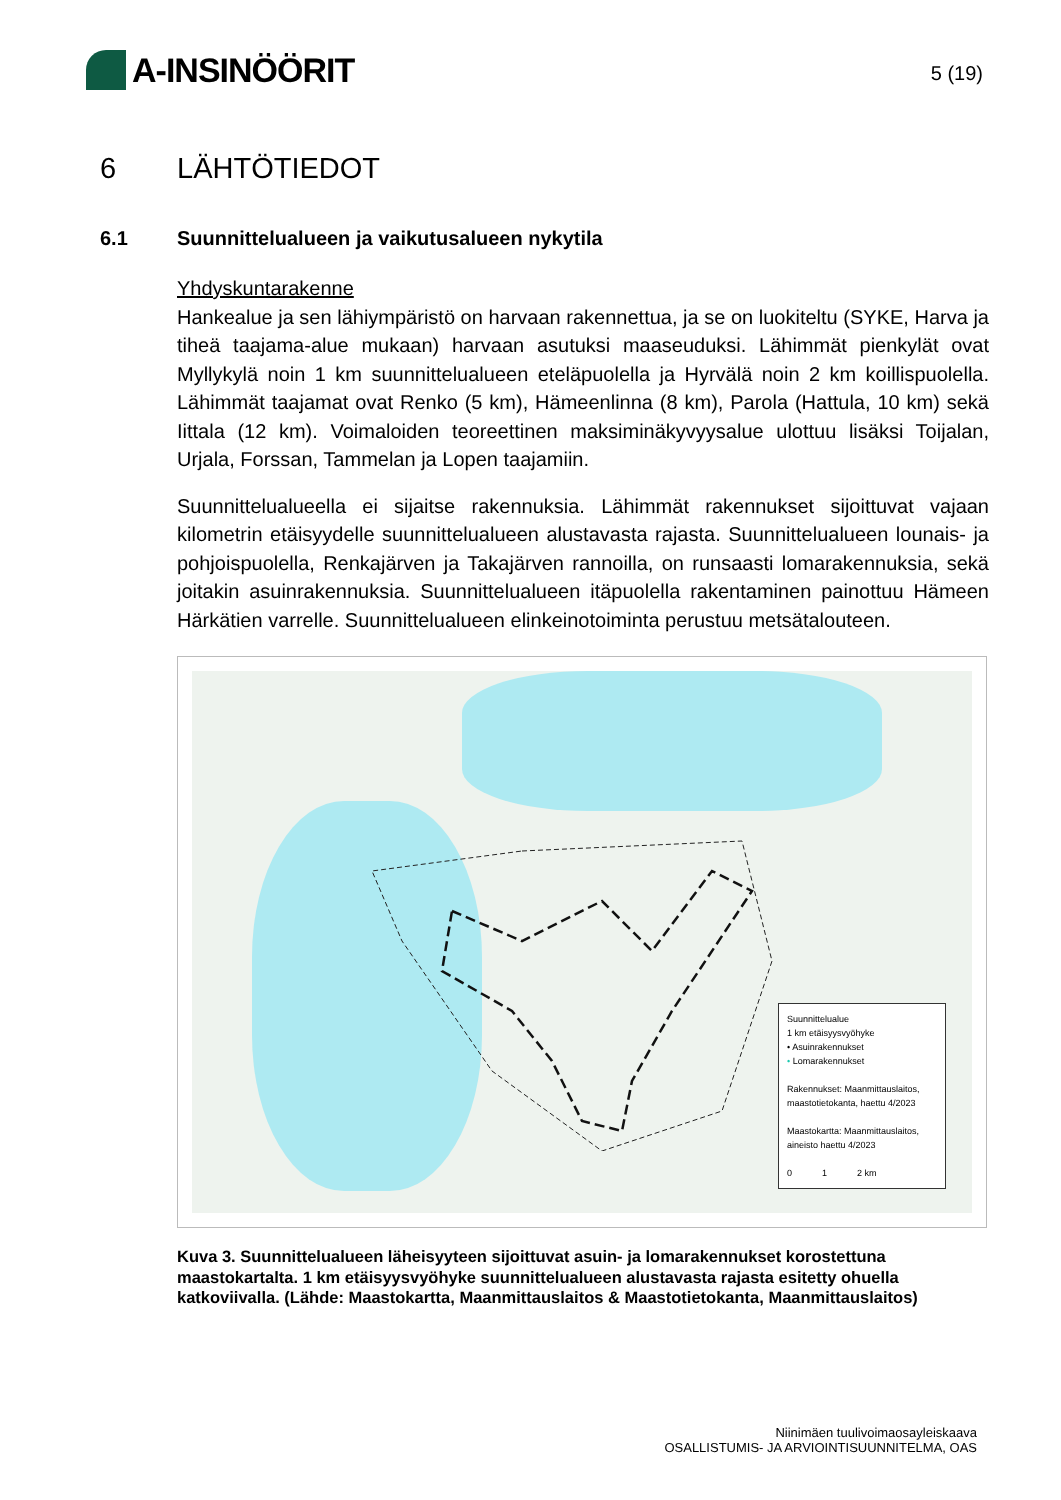A-INSINÖÖRIT
5 (19)
6 LÄHTÖTIEDOT
6.1 Suunnittelualueen ja vaikutusalueen nykytila
Yhdyskuntarakenne
Hankealue ja sen lähiympäristö on harvaan rakennettua, ja se on luokiteltu (SYKE, Harva ja tiheä taajama-alue mukaan) harvaan asutuksi maaseuduksi. Lähimmät pienkylät ovat Myllykylä noin 1 km suunnittelualueen eteläpuolella ja Hyrvälä noin 2 km koillispuolella. Lähimmät taajamat ovat Renko (5 km), Hämeenlinna (8 km), Parola (Hattula, 10 km) sekä Iittala (12 km). Voimaloiden teoreettinen maksiminäkyvyysalue ulottuu lisäksi Toijalan, Urjala, Forssan, Tammelan ja Lopen taajamiin.
Suunnittelualueella ei sijaitse rakennuksia. Lähimmät rakennukset sijoittuvat vajaan kilometrin etäisyydelle suunnittelualueen alustavasta rajasta. Suunnittelualueen lounais- ja pohjoispuolella, Renkajärven ja Takajärven rannoilla, on runsaasti lomarakennuksia, sekä joitakin asuinrakennuksia. Suunnittelualueen itäpuolella rakentaminen painottuu Hämeen Härkätien varrelle. Suunnittelualueen elinkeinotoiminta perustuu metsätalouteen.
Suunnittelualue
1 km etäisyysvyöhyke
• Asuinrakennukset
• Lomarakennukset
Rakennukset: Maanmittauslaitos, maastotietokanta, haettu 4/2023
Maastokartta: Maanmittauslaitos, aineisto haettu 4/2023
0 1 2 km
Kuva 3. Suunnittelualueen läheisyyteen sijoittuvat asuin- ja lomarakennukset korostettuna maastokartalta. 1 km etäisyysvyöhyke suunnittelualueen alustavasta rajasta esitetty ohuella katkoviivalla. (Lähde: Maastokartta, Maanmittauslaitos & Maastotietokanta, Maanmittauslaitos)
Niinimäen tuulivoimaosayleiskaava
OSALLISTUMIS- JA ARVIOINTISUUNNITELMA, OAS